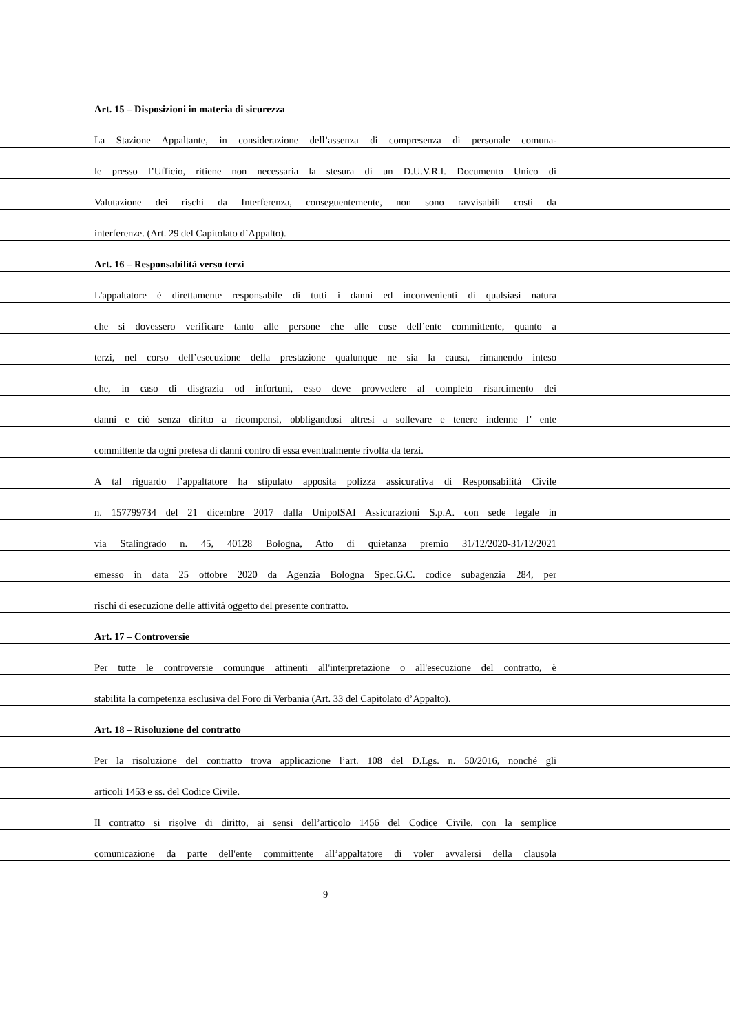Art. 15 – Disposizioni in materia di sicurezza
La Stazione Appaltante, in considerazione dell’assenza di compresenza di personale comuna-
le presso l’Ufficio, ritiene non necessaria la stesura di un D.U.V.R.I. Documento Unico di
Valutazione dei rischi da Interferenza, conseguentemente, non sono ravvisabili costi da
interferenze. (Art. 29 del Capitolato d’Appalto).
Art. 16 – Responsabilità verso terzi
L'appaltatore è direttamente responsabile di tutti i danni ed inconvenienti di qualsiasi natura
che si dovessero verificare tanto alle persone che alle cose dell’ente committente, quanto a
terzi, nel corso dell’esecuzione della prestazione qualunque ne sia la causa, rimanendo inteso
che, in caso di disgrazia od infortuni, esso deve provvedere al completo risarcimento dei
danni e ciò senza diritto a ricompensi, obbligandosi altresì a sollevare e tenere indenne l’ ente
committente da ogni pretesa di danni contro di essa eventualmente rivolta da terzi.
A tal riguardo l’appaltatore ha stipulato apposita polizza assicurativa di Responsabilità Civile
n. 157799734 del 21 dicembre 2017 dalla UnipolSAI Assicurazioni S.p.A. con sede legale in
via Stalingrado n. 45, 40128 Bologna, Atto di quietanza premio 31/12/2020-31/12/2021
emesso in data 25 ottobre 2020 da Agenzia Bologna Spec.G.C. codice subagenzia 284, per
rischi di esecuzione delle attività oggetto del presente contratto.
Art. 17 – Controversie
Per tutte le controversie comunque attinenti all'interpretazione o all'esecuzione del contratto, è
stabilita la competenza esclusiva del Foro di Verbania (Art. 33 del Capitolato d’Appalto).
Art. 18 – Risoluzione del contratto
Per la risoluzione del contratto trova applicazione l’art. 108 del D.Lgs. n. 50/2016, nonché gli
articoli 1453 e ss. del Codice Civile.
Il contratto si risolve di diritto, ai sensi dell’articolo 1456 del Codice Civile, con la semplice
comunicazione da parte dell'ente committente all’appaltatore di voler avvalersi della clausola
9